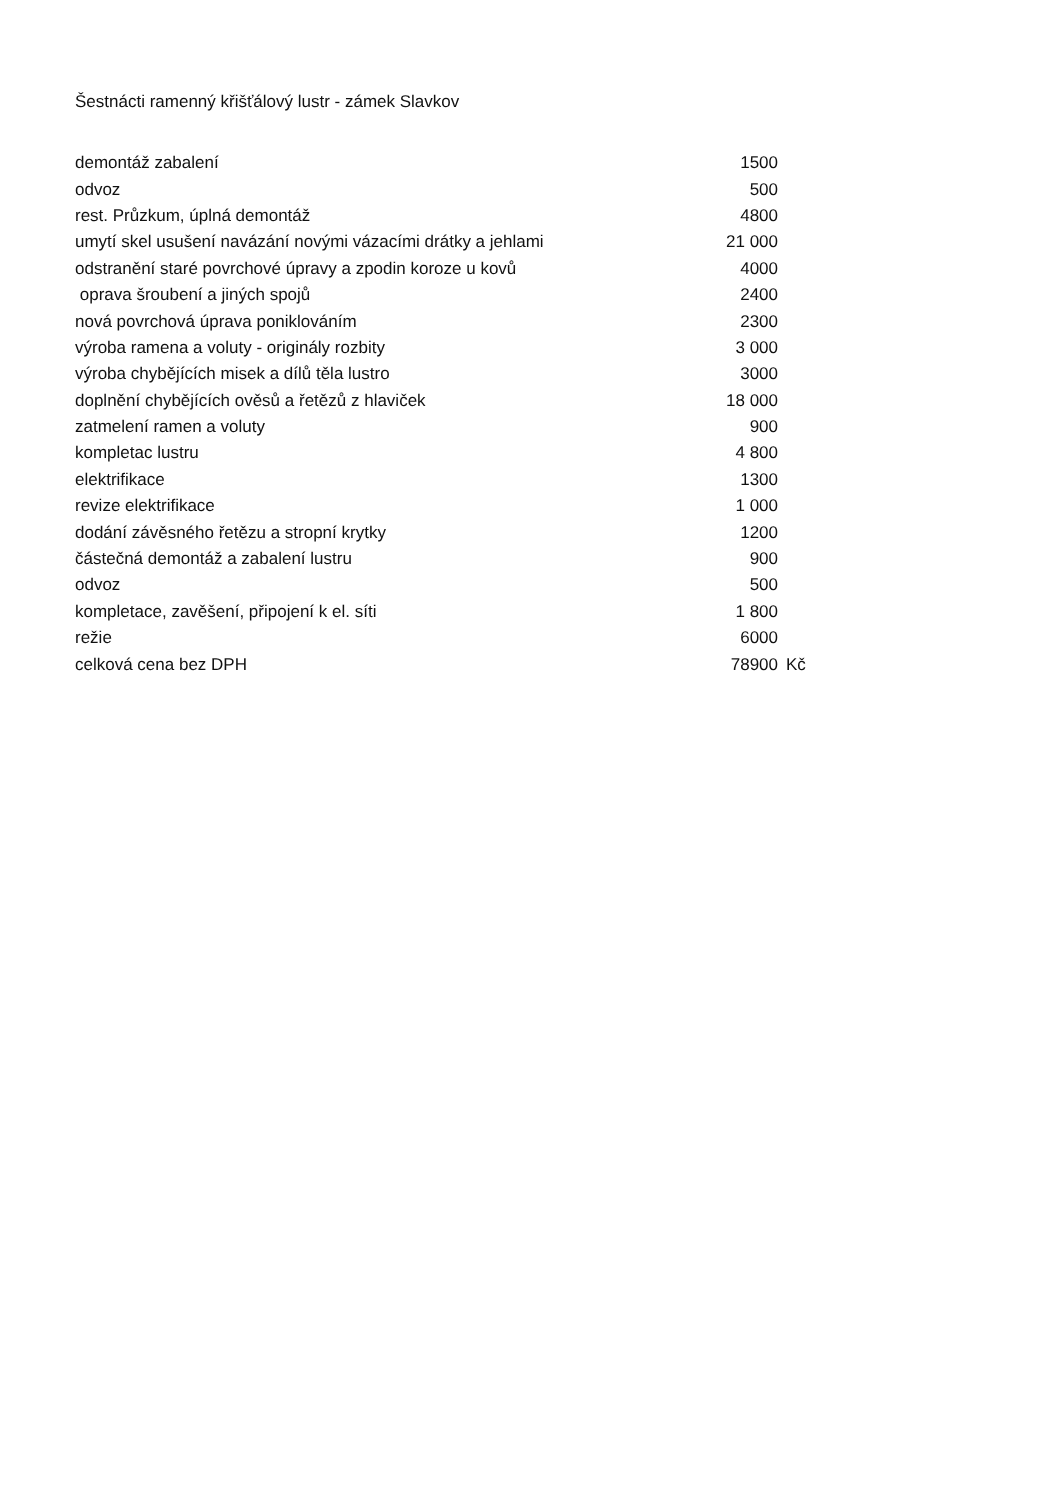Šestnácti ramenný křišťálový lustr - zámek Slavkov
| demontáž zabalení | 1500 | |
| odvoz | 500 | |
| rest. Průzkum, úplná demontáž | 4800 | |
| umytí skel usušení navázání novými vázacími drátky a jehlami | 21 000 | |
| odstranění staré povrchové úpravy a zpodin koroze u kovů | 4000 | |
| oprava šroubení a jiných spojů | 2400 | |
| nová povrchová úprava poniklováním | 2300 | |
| výroba ramena a voluty - originály rozbity | 3 000 | |
| výroba chybějících misek a dílů těla lustro | 3000 | |
| doplnění chybějících ověsů a řetězů z hlaviček | 18 000 | |
| zatmelení ramen a voluty | 900 | |
| kompletac lustru | 4 800 | |
| elektrifikace | 1300 | |
| revize elektrifikace | 1 000 | |
| dodání závěsného řetězu a stropní krytky | 1200 | |
| částečná demontáž a zabalení lustru | 900 | |
| odvoz | 500 | |
| kompletace, zavěšení, připojení k el. síti | 1 800 | |
| režie | 6000 | |
| celková cena bez DPH | 78900 | Kč |